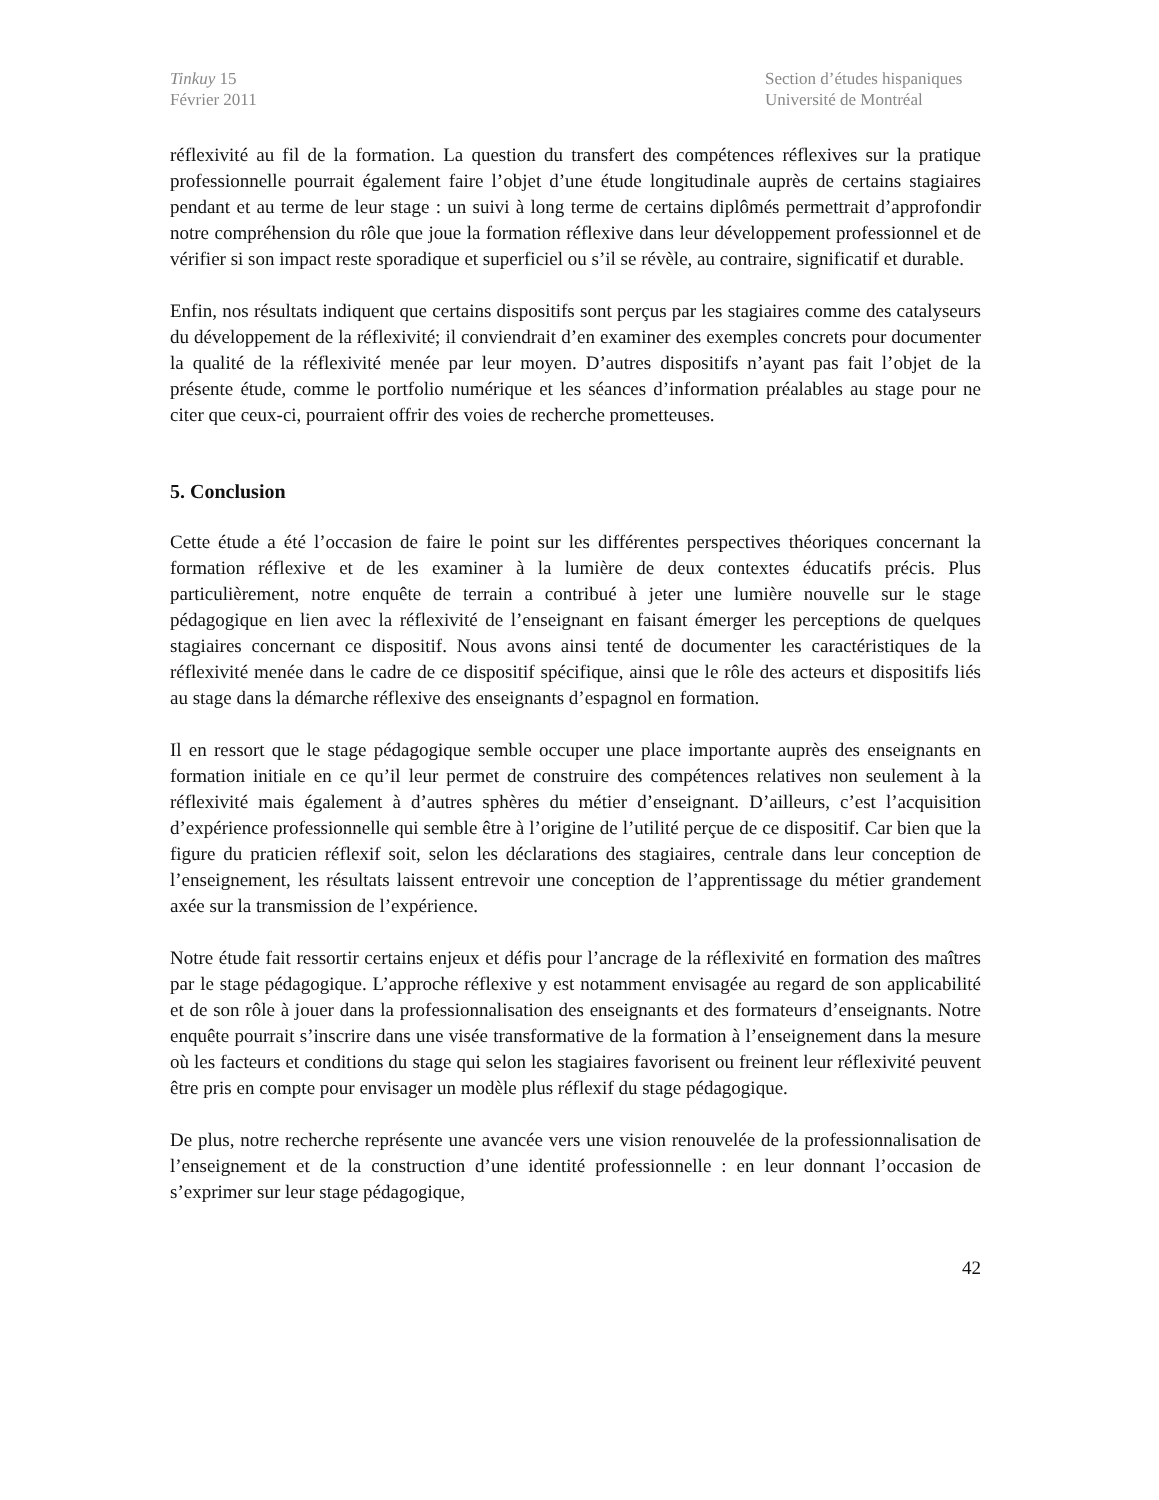Tinkuy 15
Février 2011
Section d’études hispaniques
Université de Montréal
réflexivité au fil de la formation. La question du transfert des compétences réflexives sur la pratique professionnelle pourrait également faire l’objet d’une étude longitudinale auprès de certains stagiaires pendant et au terme de leur stage : un suivi à long terme de certains diplômés permettrait d’approfondir notre compréhension du rôle que joue la formation réflexive dans leur développement professionnel et de vérifier si son impact reste sporadique et superficiel ou s’il se révèle, au contraire, significatif et durable.
Enfin, nos résultats indiquent que certains dispositifs sont perçus par les stagiaires comme des catalyseurs du développement de la réflexivité; il conviendrait d’en examiner des exemples concrets pour documenter la qualité de la réflexivité menée par leur moyen. D’autres dispositifs n’ayant pas fait l’objet de la présente étude, comme le portfolio numérique et les séances d’information préalables au stage pour ne citer que ceux-ci, pourraient offrir des voies de recherche prometteuses.
5. Conclusion
Cette étude a été l’occasion de faire le point sur les différentes perspectives théoriques concernant la formation réflexive et de les examiner à la lumière de deux contextes éducatifs précis. Plus particulièrement, notre enquête de terrain a contribué à jeter une lumière nouvelle sur le stage pédagogique en lien avec la réflexivité de l’enseignant en faisant émerger les perceptions de quelques stagiaires concernant ce dispositif. Nous avons ainsi tenté de documenter les caractéristiques de la réflexivité menée dans le cadre de ce dispositif spécifique, ainsi que le rôle des acteurs et dispositifs liés au stage dans la démarche réflexive des enseignants d’espagnol en formation.
Il en ressort que le stage pédagogique semble occuper une place importante auprès des enseignants en formation initiale en ce qu’il leur permet de construire des compétences relatives non seulement à la réflexivité mais également à d’autres sphères du métier d’enseignant. D’ailleurs, c’est l’acquisition d’expérience professionnelle qui semble être à l’origine de l’utilité perçue de ce dispositif. Car bien que la figure du praticien réflexif soit, selon les déclarations des stagiaires, centrale dans leur conception de l’enseignement, les résultats laissent entrevoir une conception de l’apprentissage du métier grandement axée sur la transmission de l’expérience.
Notre étude fait ressortir certains enjeux et défis pour l’ancrage de la réflexivité en formation des maîtres par le stage pédagogique. L’approche réflexive y est notamment envisagée au regard de son applicabilité et de son rôle à jouer dans la professionnalisation des enseignants et des formateurs d’enseignants. Notre enquête pourrait s’inscrire dans une visée transformative de la formation à l’enseignement dans la mesure où les facteurs et conditions du stage qui selon les stagiaires favorisent ou freinent leur réflexivité peuvent être pris en compte pour envisager un modèle plus réflexif du stage pédagogique.
De plus, notre recherche représente une avancée vers une vision renouvelée de la professionnalisation de l’enseignement et de la construction d’une identité professionnelle : en leur donnant l’occasion de s’exprimer sur leur stage pédagogique,
42